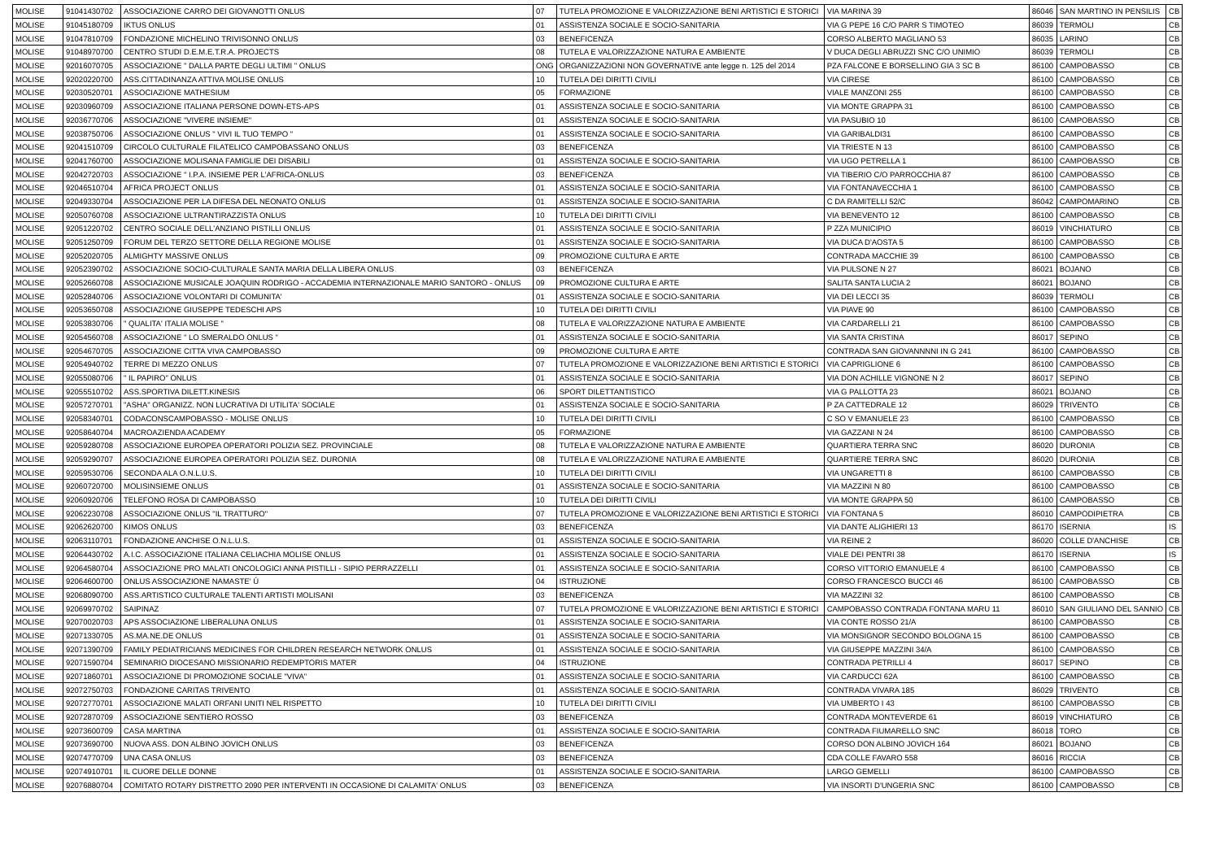| MOLISE | 91041430702 | ASSOCIAZIONE CARRO DEI GIOVANOTTI ONLUS | 07 | TUTELA PROMOZIONE E VALORIZZAZIONE BENI ARTISTICI E STORICI | VIA MARINA 39 | 86046 | SAN MARTINO IN PENSILIS | CB |
| MOLISE | 91045180709 | IKTUS ONLUS | 01 | ASSISTENZA SOCIALE E SOCIO-SANITARIA | VIA G PEPE 16 C/O PARR S TIMOTEO | 86039 | TERMOLI | CB |
| MOLISE | 91047810709 | FONDAZIONE MICHELINO TRIVISONNO ONLUS | 03 | BENEFICENZA | CORSO ALBERTO MAGLIANO 53 | 86035 | LARINO | CB |
| MOLISE | 91048970700 | CENTRO STUDI D.E.M.E.T.R.A. PROJECTS | 08 | TUTELA E VALORIZZAZIONE NATURA E AMBIENTE | V DUCA DEGLI ABRUZZI SNC C/O UNIMIO | 86039 | TERMOLI | CB |
| MOLISE | 92016070705 | ASSOCIAZIONE " DALLA PARTE DEGLI ULTIMI " ONLUS | ONG | ORGANIZZAZIONI NON GOVERNATIVE ante legge n. 125 del 2014 | PZA FALCONE E BORSELLINO GIA 3 SC B | 86100 | CAMPOBASSO | CB |
| MOLISE | 92020220700 | ASS.CITTADINANZA ATTIVA MOLISE ONLUS | 10 | TUTELA DEI DIRITTI CIVILI | VIA CIRESE | 86100 | CAMPOBASSO | CB |
| MOLISE | 92030520701 | ASSOCIAZIONE MATHESIUM | 05 | FORMAZIONE | VIALE MANZONI 255 | 86100 | CAMPOBASSO | CB |
| MOLISE | 92030960709 | ASSOCIAZIONE ITALIANA PERSONE DOWN-ETS-APS | 01 | ASSISTENZA SOCIALE E SOCIO-SANITARIA | VIA MONTE GRAPPA 31 | 86100 | CAMPOBASSO | CB |
| MOLISE | 92036770706 | ASSOCIAZIONE "VIVERE INSIEME" | 01 | ASSISTENZA SOCIALE E SOCIO-SANITARIA | VIA PASUBIO 10 | 86100 | CAMPOBASSO | CB |
| MOLISE | 92038750706 | ASSOCIAZIONE ONLUS " VIVI IL TUO TEMPO " | 01 | ASSISTENZA SOCIALE E SOCIO-SANITARIA | VIA GARIBALDI31 | 86100 | CAMPOBASSO | CB |
| MOLISE | 92041510709 | CIRCOLO CULTURALE FILATELICO CAMPOBASSANO ONLUS | 03 | BENEFICENZA | VIA TRIESTE N 13 | 86100 | CAMPOBASSO | CB |
| MOLISE | 92041760700 | ASSOCIAZIONE MOLISANA FAMIGLIE DEI DISABILI | 01 | ASSISTENZA SOCIALE E SOCIO-SANITARIA | VIA UGO PETRELLA 1 | 86100 | CAMPOBASSO | CB |
| MOLISE | 92042720703 | ASSOCIAZIONE " I.P.A. INSIEME PER L'AFRICA-ONLUS | 03 | BENEFICENZA | VIA TIBERIO C/O PARROCCHIA 87 | 86100 | CAMPOBASSO | CB |
| MOLISE | 92046510704 | AFRICA PROJECT ONLUS | 01 | ASSISTENZA SOCIALE E SOCIO-SANITARIA | VIA FONTANAVECCHIA 1 | 86100 | CAMPOBASSO | CB |
| MOLISE | 92049330704 | ASSOCIAZIONE PER LA DIFESA DEL NEONATO ONLUS | 01 | ASSISTENZA SOCIALE E SOCIO-SANITARIA | C DA RAMITELLI 52/C | 86042 | CAMPOMARINO | CB |
| MOLISE | 92050760708 | ASSOCIAZIONE ULTRANTIRAZZISTA ONLUS | 10 | TUTELA DEI DIRITTI CIVILI | VIA BENEVENTO 12 | 86100 | CAMPOBASSO | CB |
| MOLISE | 92051220702 | CENTRO SOCIALE DELL'ANZIANO PISTILLI ONLUS | 01 | ASSISTENZA SOCIALE E SOCIO-SANITARIA | P ZZA MUNICIPIO | 86019 | VINCHIATURO | CB |
| MOLISE | 92051250709 | FORUM DEL TERZO SETTORE DELLA REGIONE MOLISE | 01 | ASSISTENZA SOCIALE E SOCIO-SANITARIA | VIA DUCA D'AOSTA 5 | 86100 | CAMPOBASSO | CB |
| MOLISE | 92052020705 | ALMIGHTY MASSIVE ONLUS | 09 | PROMOZIONE CULTURA E ARTE | CONTRADA MACCHIE 39 | 86100 | CAMPOBASSO | CB |
| MOLISE | 92052390702 | ASSOCIAZIONE SOCIO-CULTURALE SANTA MARIA DELLA LIBERA ONLUS | 03 | BENEFICENZA | VIA PULSONE N 27 | 86021 | BOJANO | CB |
| MOLISE | 92052660708 | ASSOCIAZIONE MUSICALE JOAQUIN RODRIGO - ACCADEMIA INTERNAZIONALE MARIO SANTORO - ONLUS | 09 | PROMOZIONE CULTURA E ARTE | SALITA SANTA LUCIA 2 | 86021 | BOJANO | CB |
| MOLISE | 92052840706 | ASSOCIAZIONE VOLONTARI DI COMUNITA' | 01 | ASSISTENZA SOCIALE E SOCIO-SANITARIA | VIA DEI LECCI 35 | 86039 | TERMOLI | CB |
| MOLISE | 92053650708 | ASSOCIAZIONE GIUSEPPE TEDESCHI APS | 10 | TUTELA DEI DIRITTI CIVILI | VIA PIAVE 90 | 86100 | CAMPOBASSO | CB |
| MOLISE | 92053830706 | " QUALITA' ITALIA MOLISE " | 08 | TUTELA E VALORIZZAZIONE NATURA E AMBIENTE | VIA CARDARELLI 21 | 86100 | CAMPOBASSO | CB |
| MOLISE | 92054560708 | ASSOCIAZIONE " LO SMERALDO ONLUS " | 01 | ASSISTENZA SOCIALE E SOCIO-SANITARIA | VIA SANTA CRISTINA | 86017 | SEPINO | CB |
| MOLISE | 92054670705 | ASSOCIAZIONE CITTA VIVA CAMPOBASSO | 09 | PROMOZIONE CULTURA E ARTE | CONTRADA SAN GIOVANNNNI IN G 241 | 86100 | CAMPOBASSO | CB |
| MOLISE | 92054940702 | TERRE DI MEZZO ONLUS | 07 | TUTELA PROMOZIONE E VALORIZZAZIONE BENI ARTISTICI E STORICI | VIA CAPRIGLIONE 6 | 86100 | CAMPOBASSO | CB |
| MOLISE | 92055080706 | " IL PAPIRO" ONLUS | 01 | ASSISTENZA SOCIALE E SOCIO-SANITARIA | VIA DON ACHILLE VIGNONE N 2 | 86017 | SEPINO | CB |
| MOLISE | 92055510702 | ASS.SPORTIVA DILETT.KINESIS | 06 | SPORT DILETTANTISTICO | VIA G PALLOTTA 23 | 86021 | BOJANO | CB |
| MOLISE | 92057270701 | "ASHA" ORGANIZZ. NON LUCRATIVA DI UTILITA' SOCIALE | 01 | ASSISTENZA SOCIALE E SOCIO-SANITARIA | P ZA CATTEDRALE 12 | 86029 | TRIVENTO | CB |
| MOLISE | 92058340701 | CODACONSCAMPOBASSO - MOLISE ONLUS | 10 | TUTELA DEI DIRITTI CIVILI | C SO V EMANUELE 23 | 86100 | CAMPOBASSO | CB |
| MOLISE | 92058640704 | MACROAZIENDA ACADEMY | 05 | FORMAZIONE | VIA GAZZANI N 24 | 86100 | CAMPOBASSO | CB |
| MOLISE | 92059280708 | ASSOCIAZIONE EUROPEA OPERATORI POLIZIA SEZ. PROVINCIALE | 08 | TUTELA E VALORIZZAZIONE NATURA E AMBIENTE | QUARTIERA TERRA SNC | 86020 | DURONIA | CB |
| MOLISE | 92059290707 | ASSOCIAZIONE EUROPEA OPERATORI POLIZIA SEZ. DURONIA | 08 | TUTELA E VALORIZZAZIONE NATURA E AMBIENTE | QUARTIERE TERRA SNC | 86020 | DURONIA | CB |
| MOLISE | 92059530706 | SECONDA ALA O.N.L.U.S. | 10 | TUTELA DEI DIRITTI CIVILI | VIA UNGARETTI 8 | 86100 | CAMPOBASSO | CB |
| MOLISE | 92060720700 | MOLISINSIEME ONLUS | 01 | ASSISTENZA SOCIALE E SOCIO-SANITARIA | VIA MAZZINI N 80 | 86100 | CAMPOBASSO | CB |
| MOLISE | 92060920706 | TELEFONO ROSA DI CAMPOBASSO | 10 | TUTELA DEI DIRITTI CIVILI | VIA MONTE GRAPPA 50 | 86100 | CAMPOBASSO | CB |
| MOLISE | 92062230708 | ASSOCIAZIONE ONLUS "IL TRATTURO" | 07 | TUTELA PROMOZIONE E VALORIZZAZIONE BENI ARTISTICI E STORICI | VIA FONTANA 5 | 86010 | CAMPODIPIETRA | CB |
| MOLISE | 92062620700 | KIMOS ONLUS | 03 | BENEFICENZA | VIA DANTE ALIGHIERI 13 | 86170 | ISERNIA | IS |
| MOLISE | 92063110701 | FONDAZIONE ANCHISE O.N.L.U.S. | 01 | ASSISTENZA SOCIALE E SOCIO-SANITARIA | VIA REINE 2 | 86020 | COLLE D'ANCHISE | CB |
| MOLISE | 92064430702 | A.I.C. ASSOCIAZIONE ITALIANA CELIACHIA MOLISE ONLUS | 01 | ASSISTENZA SOCIALE E SOCIO-SANITARIA | VIALE DEI PENTRI 38 | 86170 | ISERNIA | IS |
| MOLISE | 92064580704 | ASSOCIAZIONE PRO MALATI ONCOLOGICI ANNA PISTILLI - SIPIO PERRAZZELLI | 01 | ASSISTENZA SOCIALE E SOCIO-SANITARIA | CORSO VITTORIO EMANUELE 4 | 86100 | CAMPOBASSO | CB |
| MOLISE | 92064600700 | ONLUS ASSOCIAZIONE NAMASTE' Ú | 04 | ISTRUZIONE | CORSO FRANCESCO BUCCI 46 | 86100 | CAMPOBASSO | CB |
| MOLISE | 92068090700 | ASS.ARTISTICO CULTURALE TALENTI ARTISTI MOLISANI | 03 | BENEFICENZA | VIA MAZZINI 32 | 86100 | CAMPOBASSO | CB |
| MOLISE | 92069970702 | SAIPINAZ | 07 | TUTELA PROMOZIONE E VALORIZZAZIONE BENI ARTISTICI E STORICI | CAMPOBASSO CONTRADA FONTANA MARU 11 | 86010 | SAN GIULIANO DEL SANNIO | CB |
| MOLISE | 92070020703 | APS ASSOCIAZIONE LIBERALUNA ONLUS | 01 | ASSISTENZA SOCIALE E SOCIO-SANITARIA | VIA CONTE ROSSO 21/A | 86100 | CAMPOBASSO | CB |
| MOLISE | 92071330705 | AS.MA.NE.DE ONLUS | 01 | ASSISTENZA SOCIALE E SOCIO-SANITARIA | VIA MONSIGNOR SECONDO BOLOGNA 15 | 86100 | CAMPOBASSO | CB |
| MOLISE | 92071390709 | FAMILY PEDIATRICIANS MEDICINES FOR CHILDREN RESEARCH NETWORK ONLUS | 01 | ASSISTENZA SOCIALE E SOCIO-SANITARIA | VIA GIUSEPPE MAZZINI 34/A | 86100 | CAMPOBASSO | CB |
| MOLISE | 92071590704 | SEMINARIO DIOCESANO MISSIONARIO REDEMPTORIS MATER | 04 | ISTRUZIONE | CONTRADA PETRILLI 4 | 86017 | SEPINO | CB |
| MOLISE | 92071860701 | ASSOCIAZIONE DI PROMOZIONE SOCIALE "VIVA" | 01 | ASSISTENZA SOCIALE E SOCIO-SANITARIA | VIA CARDUCCI 62A | 86100 | CAMPOBASSO | CB |
| MOLISE | 92072750703 | FONDAZIONE CARITAS TRIVENTO | 01 | ASSISTENZA SOCIALE E SOCIO-SANITARIA | CONTRADA VIVARA 185 | 86029 | TRIVENTO | CB |
| MOLISE | 92072770701 | ASSOCIAZIONE MALATI ORFANI UNITI NEL RISPETTO | 10 | TUTELA DEI DIRITTI CIVILI | VIA UMBERTO I 43 | 86100 | CAMPOBASSO | CB |
| MOLISE | 92072870709 | ASSOCIAZIONE SENTIERO ROSSO | 03 | BENEFICENZA | CONTRADA MONTEVERDE 61 | 86019 | VINCHIATURO | CB |
| MOLISE | 92073600709 | CASA MARTINA | 01 | ASSISTENZA SOCIALE E SOCIO-SANITARIA | CONTRADA FIUMARELLO SNC | 86018 | TORO | CB |
| MOLISE | 92073690700 | NUOVA ASS. DON ALBINO JOVICH ONLUS | 03 | BENEFICENZA | CORSO DON ALBINO JOVICH 164 | 86021 | BOJANO | CB |
| MOLISE | 92074770709 | UNA CASA ONLUS | 03 | BENEFICENZA | CDA COLLE FAVARO 558 | 86016 | RICCIA | CB |
| MOLISE | 92074910701 | IL CUORE DELLE DONNE | 01 | ASSISTENZA SOCIALE E SOCIO-SANITARIA | LARGO GEMELLI | 86100 | CAMPOBASSO | CB |
| MOLISE | 92076880704 | COMITATO ROTARY DISTRETTO 2090 PER INTERVENTI IN OCCASIONE DI CALAMITA' ONLUS | 03 | BENEFICENZA | VIA INSORTI D'UNGERIA SNC | 86100 | CAMPOBASSO | CB |